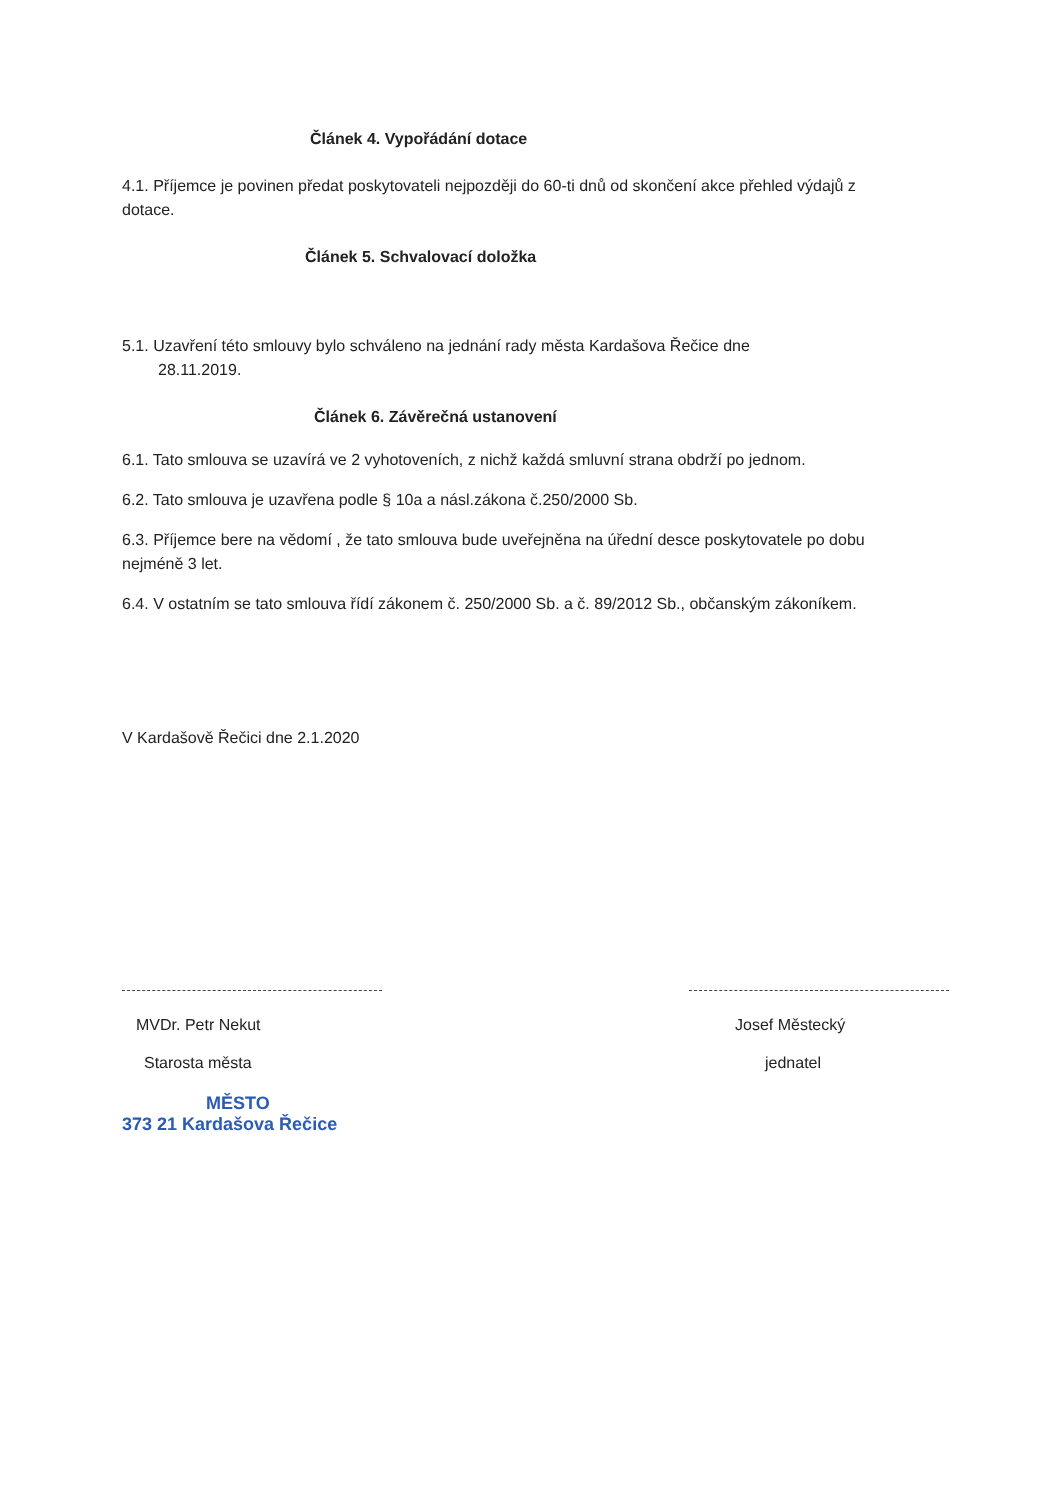Článek 4. Vypořádání dotace
4.1. Příjemce je povinen předat poskytovateli nejpozději do 60-ti dnů od skončení akce přehled výdajů z dotace.
Článek 5. Schvalovací doložka
5.1. Uzavření této smlouvy bylo schváleno na jednání rady města Kardašova Řečice dne
28.11.2019.
Článek 6. Závěrečná ustanovení
6.1. Tato smlouva se uzavírá ve 2 vyhotoveních, z nichž každá smluvní strana obdrží po jednom.
6.2. Tato smlouva je uzavřena podle § 10a a násl.zákona č.250/2000 Sb.
6.3. Příjemce bere na vědomí , že tato smlouva bude uveřejněna na úřední desce poskytovatele po dobu nejméně 3 let.
6.4. V ostatním se tato smlouva řídí zákonem č. 250/2000 Sb. a č. 89/2012 Sb., občanským zákoníkem.
V Kardašově Řečici dne 2.1.2020
MVDr. Petr Nekut
Starosta města
MĚSTO
373 21 Kardašova Řečice
Josef Městecký
jednatel